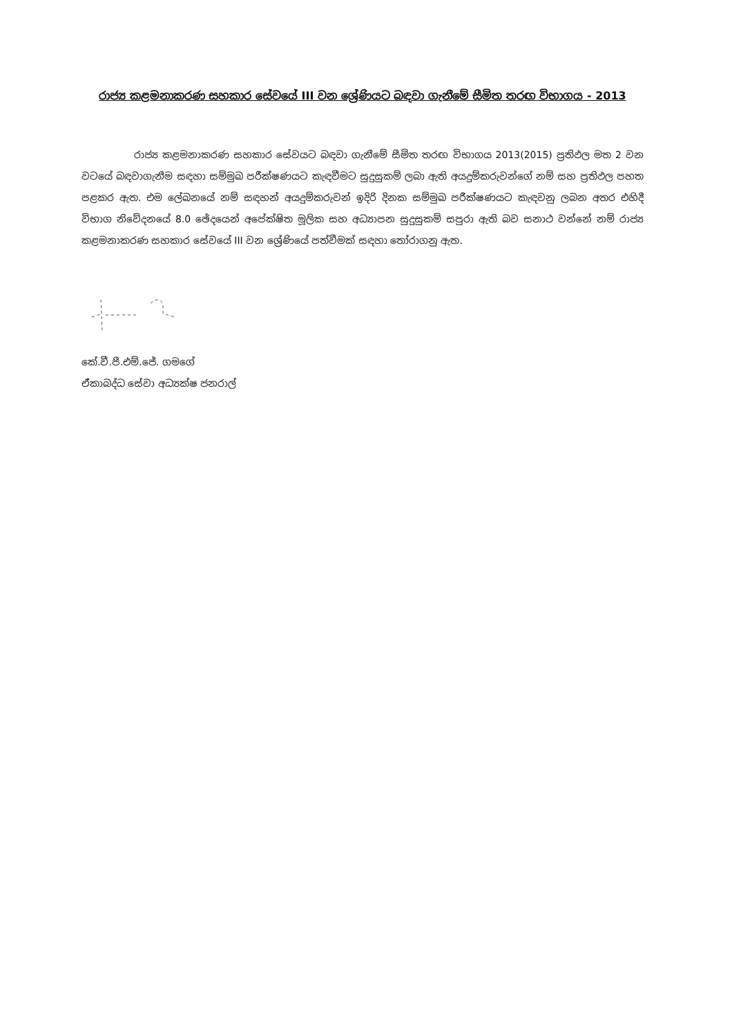රාජ්‍ය කළමනාකරණ සහකාර සේවයේ III වන ශ්‍රේණියට බඳවා ගැනීමේ සීමිත තරඟ විභාගය - 2013
රාජ්‍ය කළමනාකරණ සහකාර සේවයට බඳවා ගැනීමේ සීමිත තරඟ විභාගය 2013(2015) ප්‍රතිඵල මත 2 වන වටයේ බඳවාගැනීම සඳහා සම්මුඛ පරීක්ෂණයට කැඳවීමට සුදුසුකම් ලබා ඇති අයදුම්කරුවන්ගේ නම් සහ ප්‍රතිඵල පහත පළකර ඇත. එම ලේඛනයේ නම් සඳහන් අයදුම්කරුවන් ඉදිරි දිනක සම්මුඛ පරීක්ෂණයට කැඳවනු ලබන අතර එහිදී විභාග නිවේදනයේ 8.0 ඡේදයෙන් අපේක්ෂිත මූලික සහ අධ්‍යාපන සුදුසුකම් සපුරා ඇති බව සනාථ වන්නේ නම් රාජ්‍ය කළමනාකරණ සහකාර සේවයේ III වන ශ්‍රේණියේ පත්වීමක් සඳහා තෝරාගනු ඇත.
කේ.වී.පී.එම්.ජේ. ගමගේ
ඒකාබද්ධ සේවා අධ්‍යක්ෂ ජනරාල්